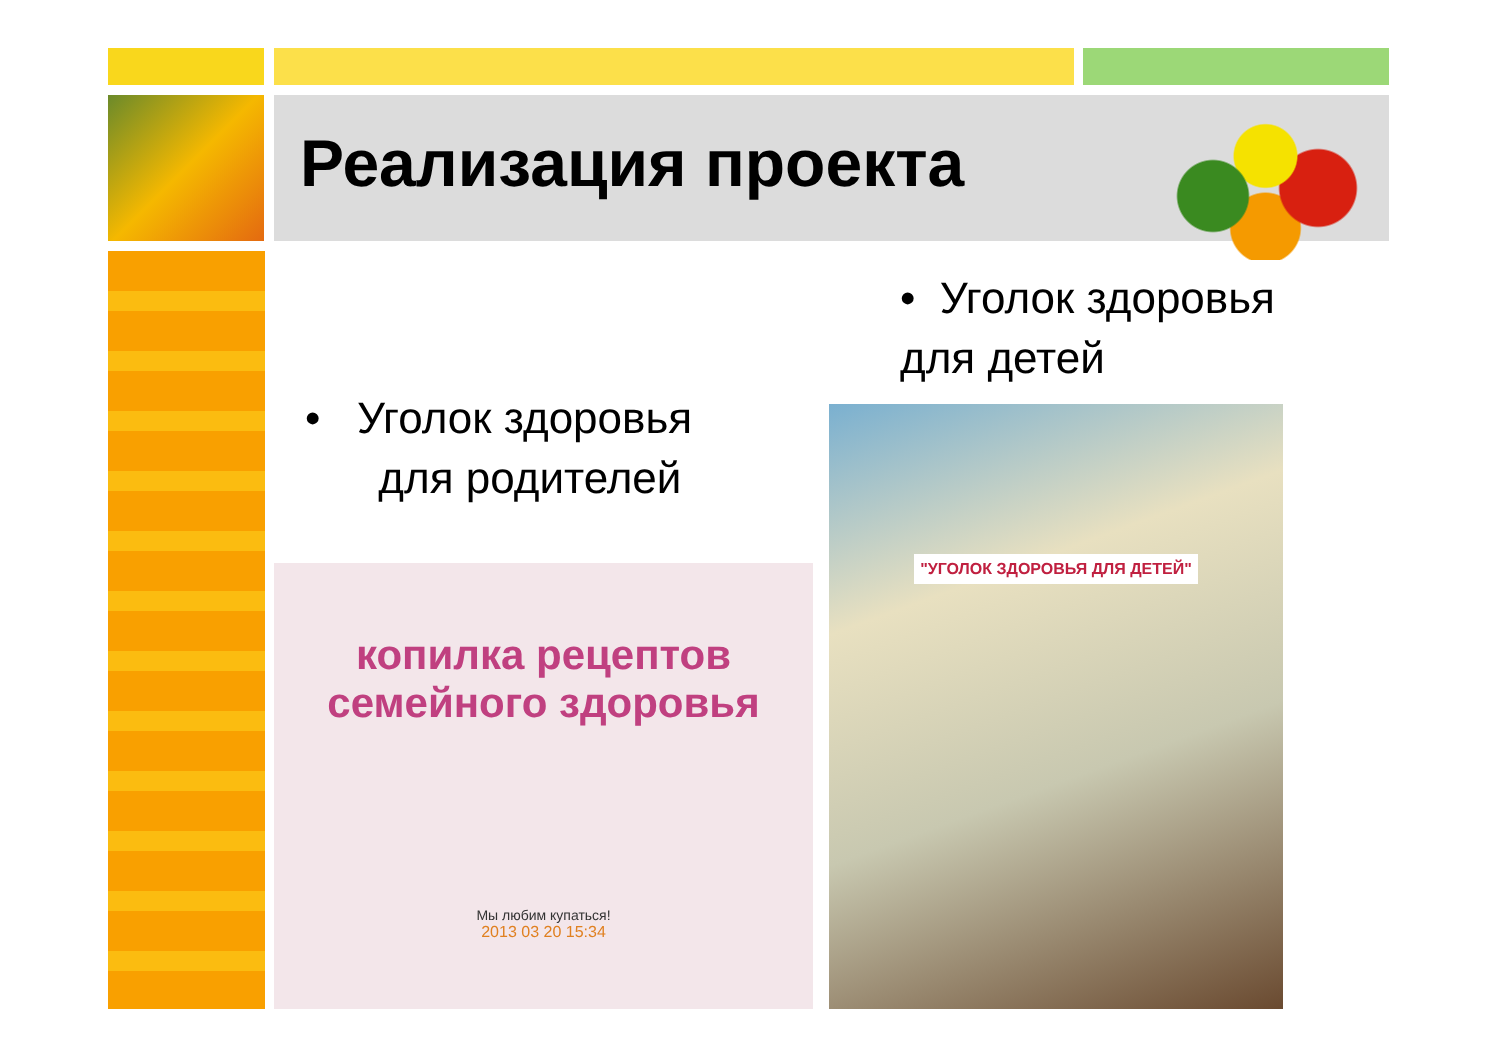Реализация проекта
• Уголок здоровья
для детей
• Уголок здоровья
для родителей
копилка рецептов
семейного здоровья
Мы любим купаться!
2013 03 20 15:34
"УГОЛОК ЗДОРОВЬЯ ДЛЯ ДЕТЕЙ"